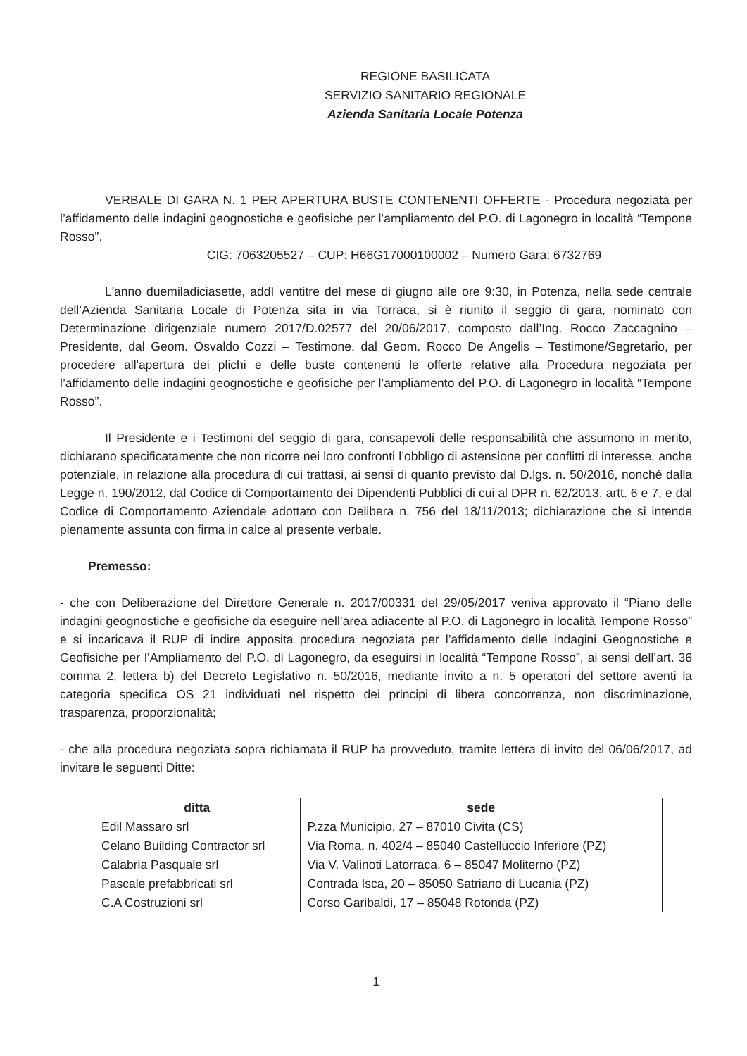REGIONE BASILICATA
SERVIZIO SANITARIO REGIONALE
Azienda Sanitaria Locale Potenza
VERBALE DI GARA N. 1 PER APERTURA BUSTE CONTENENTI OFFERTE - Procedura negoziata per l’affidamento delle indagini geognostiche e geofisiche per l’ampliamento del P.O. di Lagonegro in località “Tempone Rosso”.
CIG: 7063205527 – CUP: H66G17000100002 – Numero Gara: 6732769
L'anno duemiladiciasette, addì ventitre del mese di giugno alle ore 9:30, in Potenza, nella sede centrale dell’Azienda Sanitaria Locale di Potenza sita in via Torraca, si è riunito il seggio di gara, nominato con Determinazione dirigenziale numero 2017/D.02577 del 20/06/2017, composto dall’Ing. Rocco Zaccagnino – Presidente, dal Geom. Osvaldo Cozzi – Testimone, dal Geom. Rocco De Angelis – Testimone/Segretario, per procedere all'apertura dei plichi e delle buste contenenti le offerte relative alla Procedura negoziata per l’affidamento delle indagini geognostiche e geofisiche per l’ampliamento del P.O. di Lagonegro in località “Tempone Rosso”.
Il Presidente e i Testimoni del seggio di gara, consapevoli delle responsabilità che assumono in merito, dichiarano specificatamente che non ricorre nei loro confronti l’obbligo di astensione per conflitti di interesse, anche potenziale, in relazione alla procedura di cui trattasi, ai sensi di quanto previsto dal D.lgs. n. 50/2016, nonché dalla Legge n. 190/2012, dal Codice di Comportamento dei Dipendenti Pubblici di cui al DPR n. 62/2013, artt. 6 e 7, e dal Codice di Comportamento Aziendale adottato con Delibera n. 756 del 18/11/2013; dichiarazione che si intende pienamente assunta con firma in calce al presente verbale.
Premesso:
- che con Deliberazione del Direttore Generale n. 2017/00331 del 29/05/2017 veniva approvato il “Piano delle indagini geognostiche e geofisiche da eseguire nell’area adiacente al P.O. di Lagonegro in località Tempone Rosso” e si incaricava il RUP di indire apposita procedura negoziata per l’affidamento delle indagini Geognostiche e Geofisiche per l’Ampliamento del P.O. di Lagonegro, da eseguirsi in località “Tempone Rosso”, ai sensi dell’art. 36 comma 2, lettera b) del Decreto Legislativo n. 50/2016, mediante invito a n. 5 operatori del settore aventi la categoria specifica OS 21 individuati nel rispetto dei principi di libera concorrenza, non discriminazione, trasparenza, proporzionalità;
- che alla procedura negoziata sopra richiamata il RUP ha provveduto, tramite lettera di invito del 06/06/2017, ad invitare le seguenti Ditte:
| ditta | sede |
| --- | --- |
| Edil Massaro srl | P.zza Municipio, 27 – 87010 Civita (CS) |
| Celano Building Contractor srl | Via Roma, n. 402/4 – 85040 Castelluccio Inferiore (PZ) |
| Calabria Pasquale srl | Via V. Valinoti Latorraca, 6 – 85047 Moliterno (PZ) |
| Pascale prefabbricati srl | Contrada Isca, 20 – 85050 Satriano di Lucania (PZ) |
| C.A Costruzioni srl | Corso Garibaldi, 17 – 85048 Rotonda (PZ) |
1